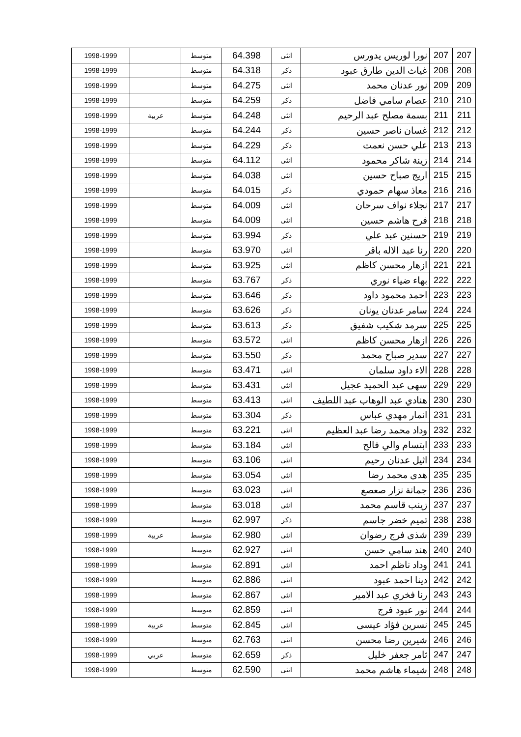| 207 | 207 | نورا لوريس يدورس | انثى | 64.398 | متوسط | | 1998-1999 |
| 208 | 208 | غياث الدين طارق عبود | ذكر | 64.318 | متوسط | | 1998-1999 |
| 209 | 209 | نور عدنان محمد | انثى | 64.275 | متوسط | | 1998-1999 |
| 210 | 210 | عصام سامي فاضل | ذكر | 64.259 | متوسط | | 1998-1999 |
| 211 | 211 | بسمة مصلح عبد الرحيم | انثى | 64.248 | متوسط | عربية | 1998-1999 |
| 212 | 212 | غسان ناصر حسين | ذكر | 64.244 | متوسط | | 1998-1999 |
| 213 | 213 | علي حسن نعمت | ذكر | 64.229 | متوسط | | 1998-1999 |
| 214 | 214 | زينة شاكر محمود | انثى | 64.112 | متوسط | | 1998-1999 |
| 215 | 215 | اريج صباح حسين | انثى | 64.038 | متوسط | | 1998-1999 |
| 216 | 216 | معاذ سهام حمودي | ذكر | 64.015 | متوسط | | 1998-1999 |
| 217 | 217 | نجلاء نواف سرحان | انثى | 64.009 | متوسط | | 1998-1999 |
| 218 | 218 | فرح هاشم حسين | انثى | 64.009 | متوسط | | 1998-1999 |
| 219 | 219 | حسنين عبد علي | ذكر | 63.994 | متوسط | | 1998-1999 |
| 220 | 220 | رنا عبد الاله باقر | انثى | 63.970 | متوسط | | 1998-1999 |
| 221 | 221 | ازهار محسن كاظم | انثى | 63.925 | متوسط | | 1998-1999 |
| 222 | 222 | بهاء ضياء نوري | ذكر | 63.767 | متوسط | | 1998-1999 |
| 223 | 223 | احمد محمود داود | ذكر | 63.646 | متوسط | | 1998-1999 |
| 224 | 224 | سامر عدنان يونان | ذكر | 63.626 | متوسط | | 1998-1999 |
| 225 | 225 | سرمد شكيب شفيق | ذكر | 63.613 | متوسط | | 1998-1999 |
| 226 | 226 | ازهار محسن كاظم | انثى | 63.572 | متوسط | | 1998-1999 |
| 227 | 227 | سدير صباح محمد | ذكر | 63.550 | متوسط | | 1998-1999 |
| 228 | 228 | الاء داود سلمان | انثى | 63.471 | متوسط | | 1998-1999 |
| 229 | 229 | سهى عبد الحميد عجيل | انثى | 63.431 | متوسط | | 1998-1999 |
| 230 | 230 | هنادي عبد الوهاب عبد اللطيف | انثى | 63.413 | متوسط | | 1998-1999 |
| 231 | 231 | انمار مهدي عباس | ذكر | 63.304 | متوسط | | 1998-1999 |
| 232 | 232 | وداد محمد رضا عبد العظيم | انثى | 63.221 | متوسط | | 1998-1999 |
| 233 | 233 | ابتسام والي فالح | انثى | 63.184 | متوسط | | 1998-1999 |
| 234 | 234 | اثيل عدنان رحيم | انثى | 63.106 | متوسط | | 1998-1999 |
| 235 | 235 | هدى محمد رضا | انثى | 63.054 | متوسط | | 1998-1999 |
| 236 | 236 | جمانة نزار صعصع | انثى | 63.023 | متوسط | | 1998-1999 |
| 237 | 237 | زينب قاسم محمد | انثى | 63.018 | متوسط | | 1998-1999 |
| 238 | 238 | تميم خضر جاسم | ذكر | 62.997 | متوسط | | 1998-1999 |
| 239 | 239 | شذى فرج رضوان | انثى | 62.980 | متوسط | عربية | 1998-1999 |
| 240 | 240 | هند سامي حسن | انثى | 62.927 | متوسط | | 1998-1999 |
| 241 | 241 | وداد ناظم احمد | انثى | 62.891 | متوسط | | 1998-1999 |
| 242 | 242 | دينا احمد عبود | انثى | 62.886 | متوسط | | 1998-1999 |
| 243 | 243 | رنا فخري عبد الامير | انثى | 62.867 | متوسط | | 1998-1999 |
| 244 | 244 | نور عبود فرج | انثى | 62.859 | متوسط | | 1998-1999 |
| 245 | 245 | نسرين فؤاد عيسى | انثى | 62.845 | متوسط | عربية | 1998-1999 |
| 246 | 246 | شيرين رضا محسن | انثى | 62.763 | متوسط | | 1998-1999 |
| 247 | 247 | ثامر جعفر خليل | ذكر | 62.659 | متوسط | عربي | 1998-1999 |
| 248 | 248 | شيماء هاشم محمد | انثى | 62.590 | متوسط | | 1998-1999 |